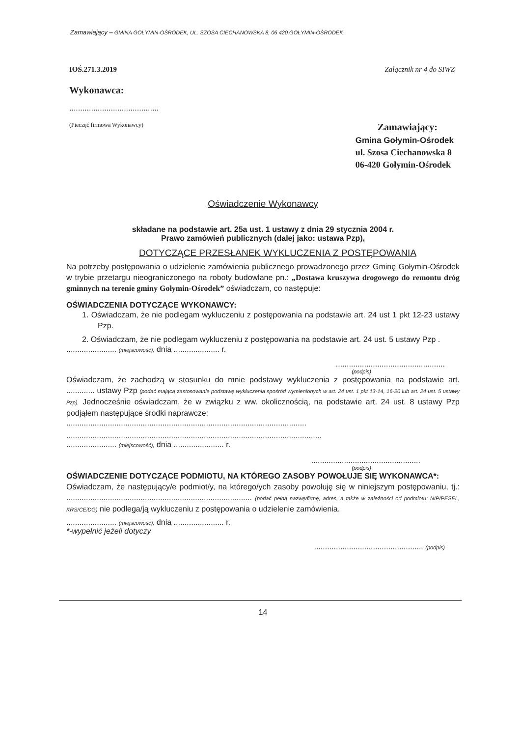Zamawiający – GMINA GOŁYMIN-OŚRODEK, UL. SZOSA CIECHANOWSKA 8, 06 420 GOŁYMIN-OŚRODEK
IOŚ.271.3.2019 Załącznik nr 4 do SIWZ
Wykonawca:
.........................................
(Pieczęć firmowa Wykonawcy)
Zamawiający:
Gmina Gołymin-Ośrodek
ul. Szosa Ciechanowska 8
06-420 Gołymin-Ośrodek
Oświadczenie Wykonawcy
składane na podstawie art. 25a ust. 1 ustawy z dnia 29 stycznia 2004 r.
Prawo zamówień publicznych (dalej jako: ustawa Pzp),
DOTYCZĄCE PRZESŁANEK WYKLUCZENIA Z POSTĘPOWANIA
Na potrzeby postępowania o udzielenie zamówienia publicznego prowadzonego przez Gminę Gołymin-Ośrodek w trybie przetargu nieograniczonego na roboty budowlane pn.: „Dostawa kruszywa drogowego do remontu dróg gminnych na terenie gminy Gołymin-Ośrodek” oświadczam, co następuje:
OŚWIADCZENIA DOTYCZĄCE WYKONAWCY:
1. Oświadczam, że nie podlegam wykluczeniu z postępowania na podstawie art. 24 ust 1 pkt 12-23 ustawy Pzp.
2. Oświadczam, że nie podlegam wykluczeniu z postępowania na podstawie art. 24 ust. 5 ustawy Pzp .
....................... (miejscowość), dnia ..................... r.
..................................................
(podpis)
Oświadczam, że zachodzą w stosunku do mnie podstawy wykluczenia z postępowania na podstawie art. ............. ustawy Pzp (podać mającą zastosowanie podstawę wykluczenia spośród wymienionych w art. 24 ust. 1 pkt 13-14, 16-20 lub art. 24 ust. 5 ustawy Pzp). Jednocześnie oświadczam, że w związku z ww. okolicznością, na podstawie art. 24 ust. 8 ustawy Pzp podjąłem następujące środki naprawcze:
..............................................................................................................
.....................................................................................................................
....................... (miejscowość), dnia ....................... r.
..................................................
(podpis)
OŚWIADCZENIE DOTYCZĄCE PODMIOTU, NA KTÓREGO ZASOBY POWOŁUJE SIĘ WYKONAWCA*:
Oświadczam, że następujący/e podmiot/y, na którego/ych zasoby powołuję się w niniejszym postępowaniu, tj.: ..................................................................................... (podać pełną nazwę/firmę, adres, a także w zależności od podmiotu: NIP/PESEL, KRS/CEiDG) nie podlega/ją wykluczeniu z postępowania o udzielenie zamówienia.
....................... (miejscowość), dnia ....................... r.
*-wypełnić jeżeli dotyczy
.................................................. (podpis)
14